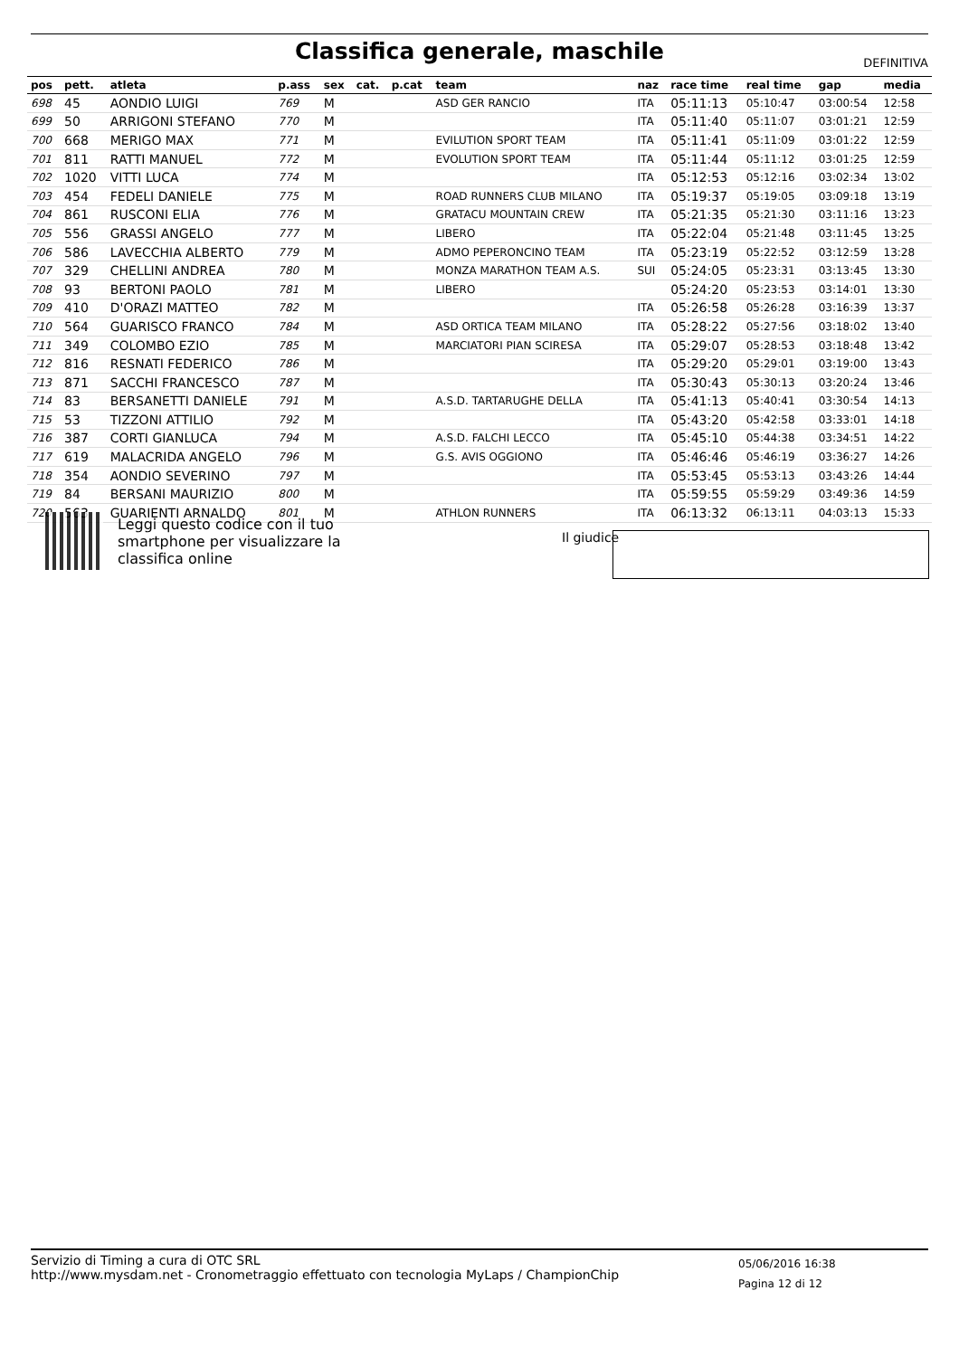Classifica generale, maschile
DEFINITIVA
| pos | pett. | atleta | p.ass | sex | cat. | p.cat | team | naz | race time | real time | gap | media |
| --- | --- | --- | --- | --- | --- | --- | --- | --- | --- | --- | --- | --- |
| 698 | 45 | AONDIO LUIGI | 769 | M | | | ASD GER RANCIO | ITA | 05:11:13 | 05:10:47 | 03:00:54 | 12:58 |
| 699 | 50 | ARRIGONI STEFANO | 770 | M | | | | ITA | 05:11:40 | 05:11:07 | 03:01:21 | 12:59 |
| 700 | 668 | MERIGO MAX | 771 | M | | | EVILUTION SPORT TEAM | ITA | 05:11:41 | 05:11:09 | 03:01:22 | 12:59 |
| 701 | 811 | RATTI MANUEL | 772 | M | | | EVOLUTION SPORT TEAM | ITA | 05:11:44 | 05:11:12 | 03:01:25 | 12:59 |
| 702 | 1020 | VITTI LUCA | 774 | M | | | | ITA | 05:12:53 | 05:12:16 | 03:02:34 | 13:02 |
| 703 | 454 | FEDELI DANIELE | 775 | M | | | ROAD RUNNERS CLUB MILANO | ITA | 05:19:37 | 05:19:05 | 03:09:18 | 13:19 |
| 704 | 861 | RUSCONI ELIA | 776 | M | | | GRATACU MOUNTAIN CREW | ITA | 05:21:35 | 05:21:30 | 03:11:16 | 13:23 |
| 705 | 556 | GRASSI ANGELO | 777 | M | | | LIBERO | ITA | 05:22:04 | 05:21:48 | 03:11:45 | 13:25 |
| 706 | 586 | LAVECCHIA ALBERTO | 779 | M | | | ADMO PEPERONCINO TEAM | ITA | 05:23:19 | 05:22:52 | 03:12:59 | 13:28 |
| 707 | 329 | CHELLINI ANDREA | 780 | M | | | MONZA MARATHON TEAM A.S. | SUI | 05:24:05 | 05:23:31 | 03:13:45 | 13:30 |
| 708 | 93 | BERTONI PAOLO | 781 | M | | | LIBERO | | 05:24:20 | 05:23:53 | 03:14:01 | 13:30 |
| 709 | 410 | D'ORAZI MATTEO | 782 | M | | | | ITA | 05:26:58 | 05:26:28 | 03:16:39 | 13:37 |
| 710 | 564 | GUARISCO FRANCO | 784 | M | | | ASD ORTICA TEAM MILANO | ITA | 05:28:22 | 05:27:56 | 03:18:02 | 13:40 |
| 711 | 349 | COLOMBO EZIO | 785 | M | | | MARCIATORI PIAN SCIRESA | ITA | 05:29:07 | 05:28:53 | 03:18:48 | 13:42 |
| 712 | 816 | RESNATI FEDERICO | 786 | M | | | | ITA | 05:29:20 | 05:29:01 | 03:19:00 | 13:43 |
| 713 | 871 | SACCHI FRANCESCO | 787 | M | | | | ITA | 05:30:43 | 05:30:13 | 03:20:24 | 13:46 |
| 714 | 83 | BERSANETTI DANIELE | 791 | M | | | A.S.D. TARTARUGHE DELLA | ITA | 05:41:13 | 05:40:41 | 03:30:54 | 14:13 |
| 715 | 53 | TIZZONI ATTILIO | 792 | M | | | | ITA | 05:43:20 | 05:42:58 | 03:33:01 | 14:18 |
| 716 | 387 | CORTI GIANLUCA | 794 | M | | | A.S.D. FALCHI LECCO | ITA | 05:45:10 | 05:44:38 | 03:34:51 | 14:22 |
| 717 | 619 | MALACRIDA ANGELO | 796 | M | | | G.S. AVIS OGGIONO | ITA | 05:46:46 | 05:46:19 | 03:36:27 | 14:26 |
| 718 | 354 | AONDIO SEVERINO | 797 | M | | | | ITA | 05:53:45 | 05:53:13 | 03:43:26 | 14:44 |
| 719 | 84 | BERSANI MAURIZIO | 800 | M | | | | ITA | 05:59:55 | 05:59:29 | 03:49:36 | 14:59 |
| 720 | 563 | GUARIENTI ARNALDO | 801 | M | | | ATHLON RUNNERS | ITA | 06:13:32 | 06:13:11 | 04:03:13 | 15:33 |
Leggi questo codice con il tuo
smartphone per visualizzare la
classifica online
Il giudice
Servizio di Timing a cura di OTC SRL
http://www.mysdam.net - Cronometraggio effettuato con tecnologia MyLaps / ChampionChip
05/06/2016 16:38
Pagina 12 di 12